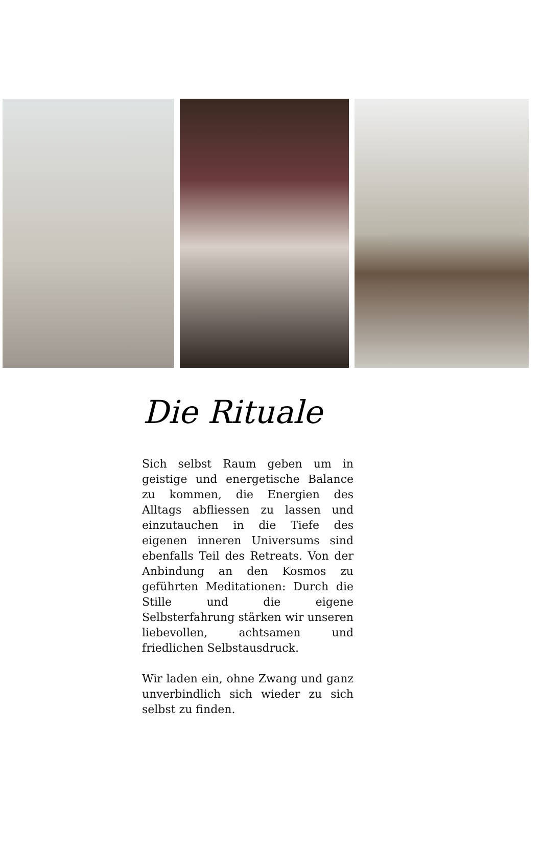Die Rituale
Sich selbst Raum geben um in geistige und energetische Balance zu kommen, die Energien des Alltags abfliessen zu lassen und einzutauchen in die Tiefe des eigenen inneren Universums sind ebenfalls Teil des Retreats. Von der Anbindung an den Kosmos zu geführten Meditationen: Durch die Stille und die eigene Selbsterfahrung stärken wir unseren liebevollen, achtsamen und friedlichen Selbstausdruck.
Wir laden ein, ohne Zwang und ganz unverbindlich sich wieder zu sich selbst zu finden.